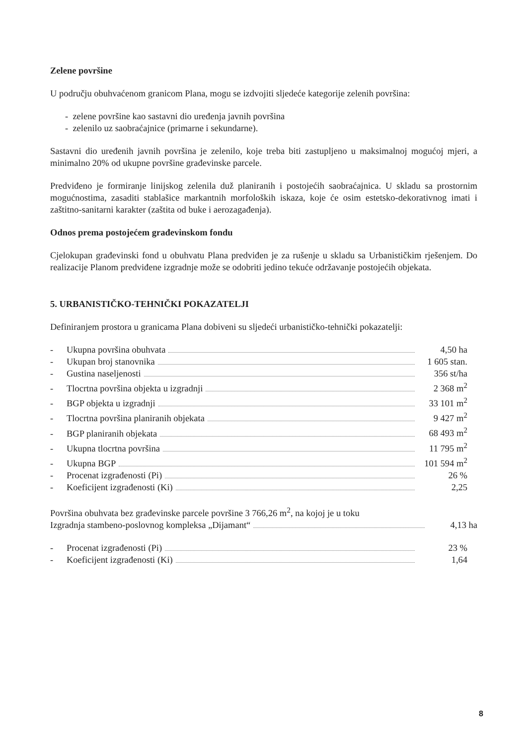Zelene površine
U području obuhvaćenom granicom Plana, mogu se izdvojiti sljedeće kategorije zelenih površina:
- zelene površine kao sastavni dio uređenja javnih površina
- zelenilo uz saobraćajnice (primarne i sekundarne).
Sastavni dio uređenih javnih površina je zelenilo, koje treba biti zastupljeno u maksimalnoj mogućoj mjeri, a minimalno 20% od ukupne površine građevinske parcele.
Predviđeno je formiranje linijskog zelenila duž planiranih i postojećih saobraćajnica. U skladu sa prostornim mogućnostima, zasaditi stablašice markantnih morfoloških iskaza, koje će osim estetsko-dekorativnog imati i zaštitno-sanitarni karakter (zaštita od buke i aerozagađenja).
Odnos prema postojećem građevinskom fondu
Cjelokupan građevinski fond u obuhvatu Plana predviđen je za rušenje u skladu sa Urbanističkim rješenjem. Do realizacije Planom predviđene izgradnje može se odobriti jedino tekuće održavanje postojećih objekata.
5. URBANISTIČKO-TEHNIČKI POKAZATELJI
Definiranjem prostora u granicama Plana dobiveni su sljedeći urbanističko-tehnički pokazatelji:
- Ukupna površina obuhvata 4,50 ha
- Ukupan broj stanovnika 1 605 stan.
- Gustina naseljenosti 356 st/ha
- Tlocrtna površina objekta u izgradnji 2 368 m<sup>2</sup>
- BGP objekta u izgradnji 33 101 m<sup>2</sup>
- Tlocrtna površina planiranih objekata 9 427 m<sup>2</sup>
- BGP planiranih objekata 68 493 m<sup>2</sup>
- Ukupna tlocrtna površina 11 795 m<sup>2</sup>
- Ukupna BGP 101 594 m<sup>2</sup>
- Procenat izgrađenosti (Pi) 26 %
- Koeficijent izgrađenosti (Ki) 2,25
Površina obuhvata bez građevinske parcele površine 3 766,26 m<sup>2</sup>, na kojoj je u toku
Izgradnja stambeno-poslovnog kompleksa „Dijamant“ 4,13 ha
- Procenat izgrađenosti (Pi) 23 %
- Koeficijent izgrađenosti (Ki) 1,64
8